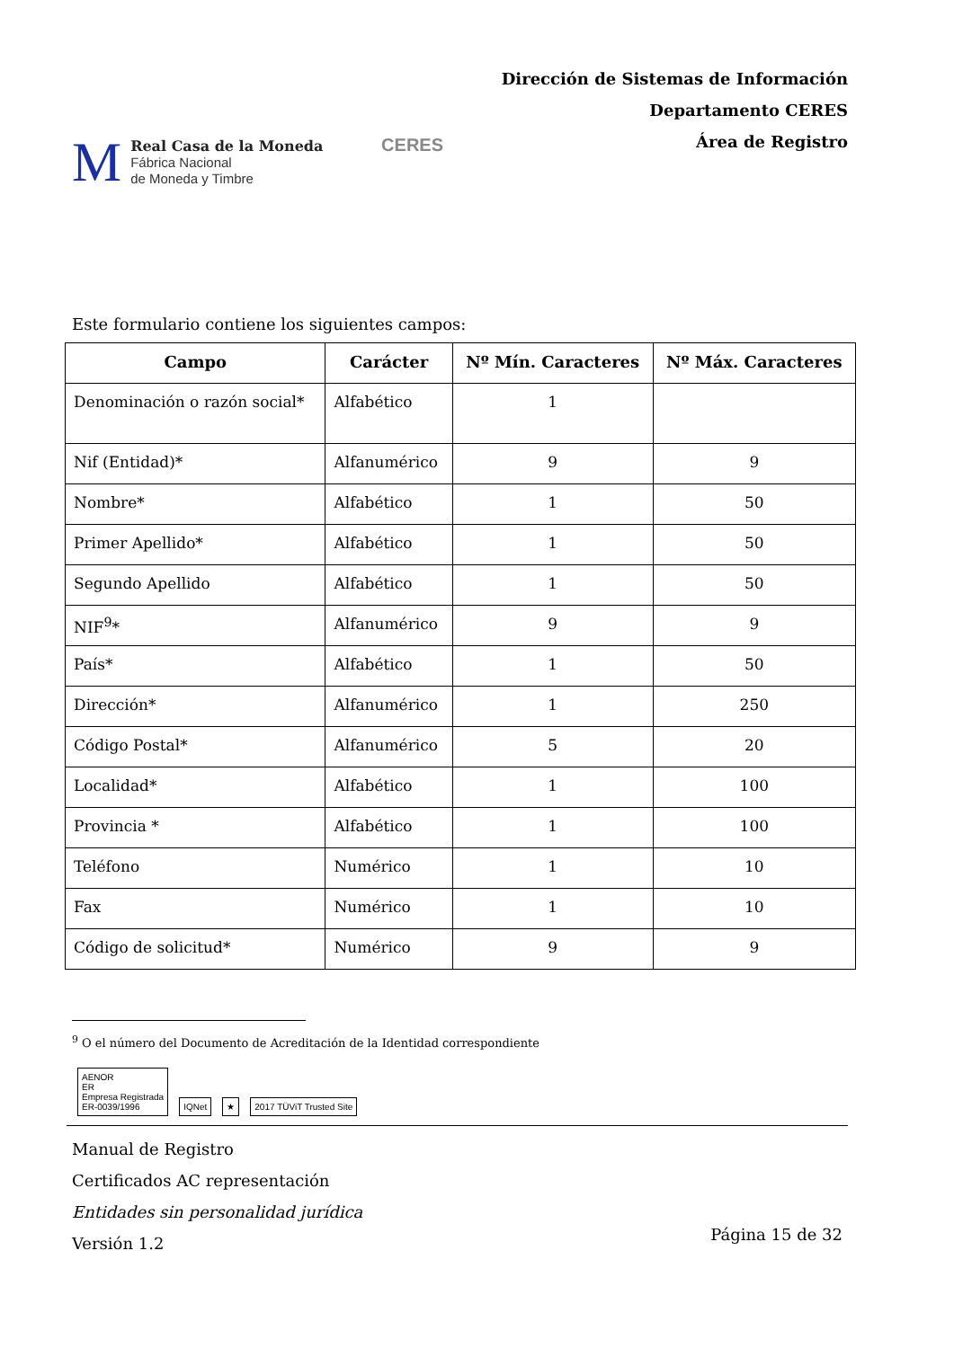M
Real Casa de la Moneda
Fábrica Nacional
de Moneda y Timbre
CERES
Dirección de Sistemas de Información
Departamento CERES
Área de Registro
Este formulario contiene los siguientes campos:
| Campo | Carácter | Nº Mín. Caracteres | Nº Máx. Caracteres |
| --- | --- | --- | --- |
| Denominación o razón social* | Alfabético | 1 | |
| Nif (Entidad)* | Alfanumérico | 9 | 9 |
| Nombre* | Alfabético | 1 | 50 |
| Primer Apellido* | Alfabético | 1 | 50 |
| Segundo Apellido | Alfabético | 1 | 50 |
| NIF<sup>9</sup>* | Alfanumérico | 9 | 9 |
| País* | Alfabético | 1 | 50 |
| Dirección* | Alfanumérico | 1 | 250 |
| Código Postal* | Alfanumérico | 5 | 20 |
| Localidad* | Alfabético | 1 | 100 |
| Provincia * | Alfabético | 1 | 100 |
| Teléfono | Numérico | 1 | 10 |
| Fax | Numérico | 1 | 10 |
| Código de solicitud* | Numérico | 9 | 9 |
<sup>9</sup> O el número del Documento de Acreditación de la Identidad correspondiente
AENOR
ER
Empresa Registrada
ER-0039/1996
IQNet
★
2017 TÜViT Trusted Site
Manual de Registro
Certificados AC representación
Entidades sin personalidad jurídica
Versión 1.2
Página 15 de 32